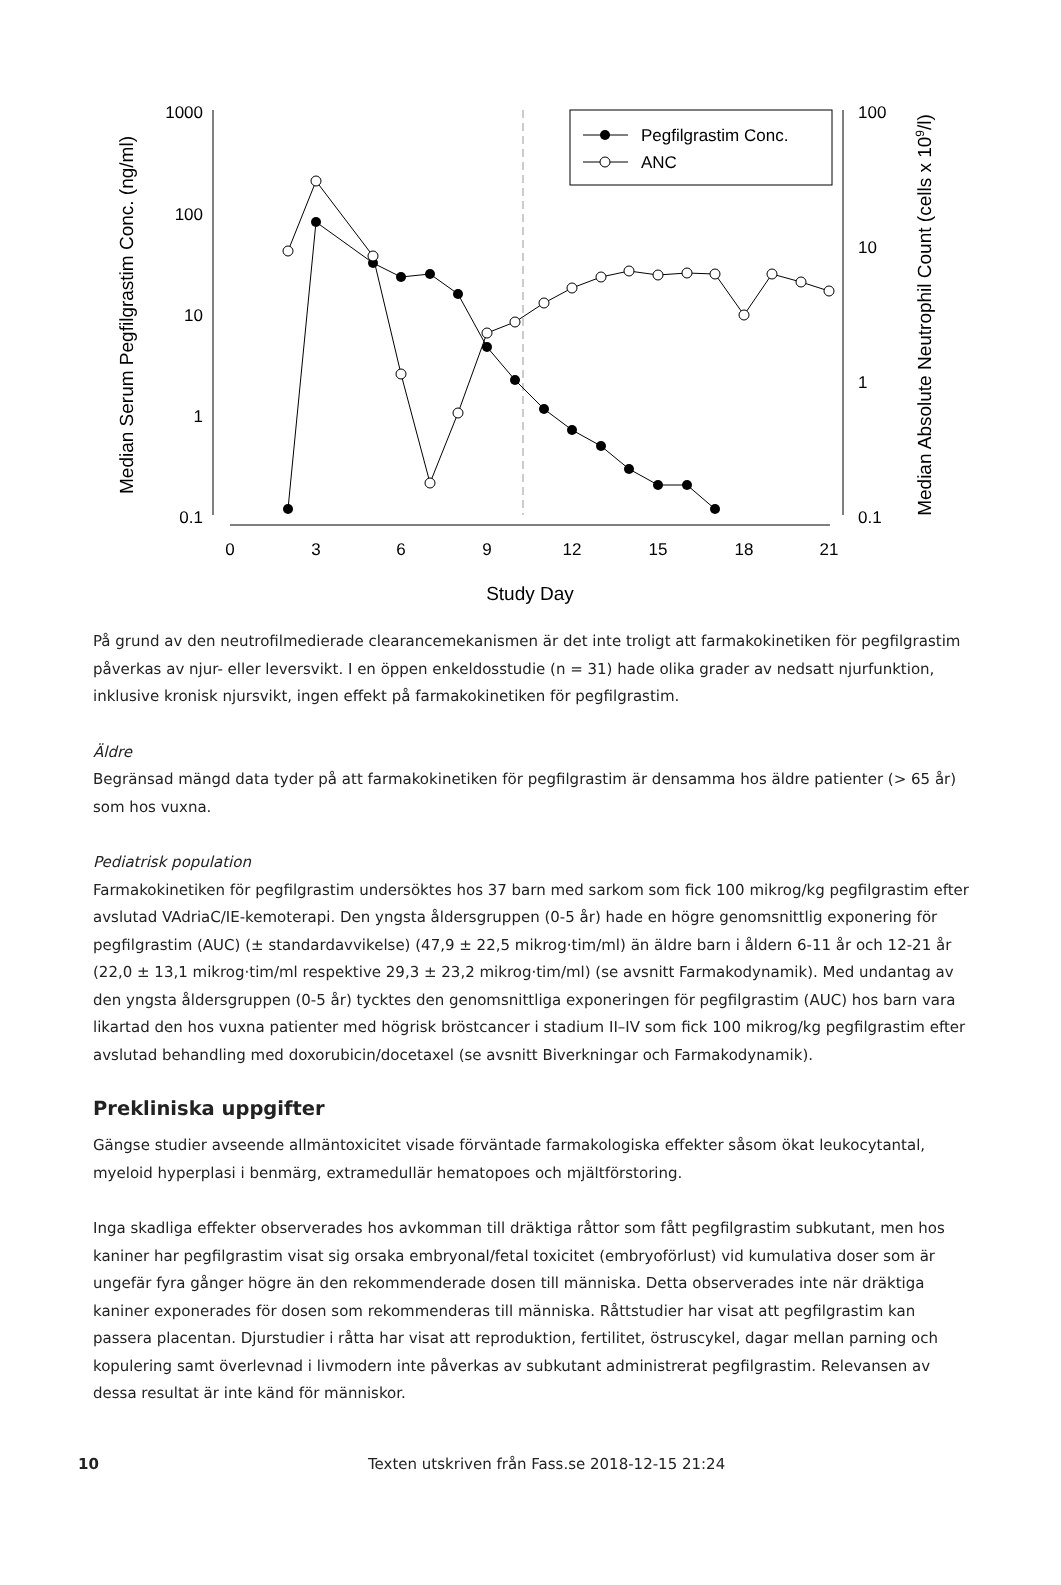Pegfilgrastim Conc.
ANC
1000
100
10
1
0.1
100
10
1
0.1
0
3
6
9
12
15
18
21
Study Day
Median Serum Pegfilgrastim Conc. (ng/ml)
Median Absolute Neutrophil Count (cells x 109/l)
På grund av den neutrofilmedierade clearancemekanismen är det inte troligt att farmakokinetiken för pegfilgrastim påverkas av njur- eller leversvikt. I en öppen enkeldosstudie (n = 31) hade olika grader av nedsatt njurfunktion, inklusive kronisk njursvikt, ingen effekt på farmakokinetiken för pegfilgrastim.
Äldre
Begränsad mängd data tyder på att farmakokinetiken för pegfilgrastim är densamma hos äldre patienter (> 65 år) som hos vuxna.
Pediatrisk population
Farmakokinetiken för pegfilgrastim undersöktes hos 37 barn med sarkom som fick 100 mikrog/kg pegfilgrastim efter avslutad VAdriaC/IE-kemoterapi. Den yngsta åldersgruppen (0-5 år) hade en högre genomsnittlig exponering för pegfilgrastim (AUC) (± standardavvikelse) (47,9 ± 22,5 mikrog·tim/ml) än äldre barn i åldern 6-11 år och 12-21 år (22,0 ± 13,1 mikrog·tim/ml respektive 29,3 ± 23,2 mikrog·tim/ml) (se avsnitt Farmakodynamik). Med undantag av den yngsta åldersgruppen (0-5 år) tycktes den genomsnittliga exponeringen för pegfilgrastim (AUC) hos barn vara likartad den hos vuxna patienter med högrisk bröstcancer i stadium II–IV som fick 100 mikrog/kg pegfilgrastim efter avslutad behandling med doxorubicin/docetaxel (se avsnitt Biverkningar och Farmakodynamik).
Prekliniska uppgifter
Gängse studier avseende allmäntoxicitet visade förväntade farmakologiska effekter såsom ökat leukocytantal, myeloid hyperplasi i benmärg, extramedullär hematopoes och mjältförstoring.
Inga skadliga effekter observerades hos avkomman till dräktiga råttor som fått pegfilgrastim subkutant, men hos kaniner har pegfilgrastim visat sig orsaka embryonal/fetal toxicitet (embryoförlust) vid kumulativa doser som är ungefär fyra gånger högre än den rekommenderade dosen till människa. Detta observerades inte när dräktiga kaniner exponerades för dosen som rekommenderas till människa. Råttstudier har visat att pegfilgrastim kan passera placentan. Djurstudier i råtta har visat att reproduktion, fertilitet, östruscykel, dagar mellan parning och kopulering samt överlevnad i livmodern inte påverkas av subkutant administrerat pegfilgrastim. Relevansen av dessa resultat är inte känd för människor.
10 Texten utskriven från Fass.se 2018-12-15 21:24